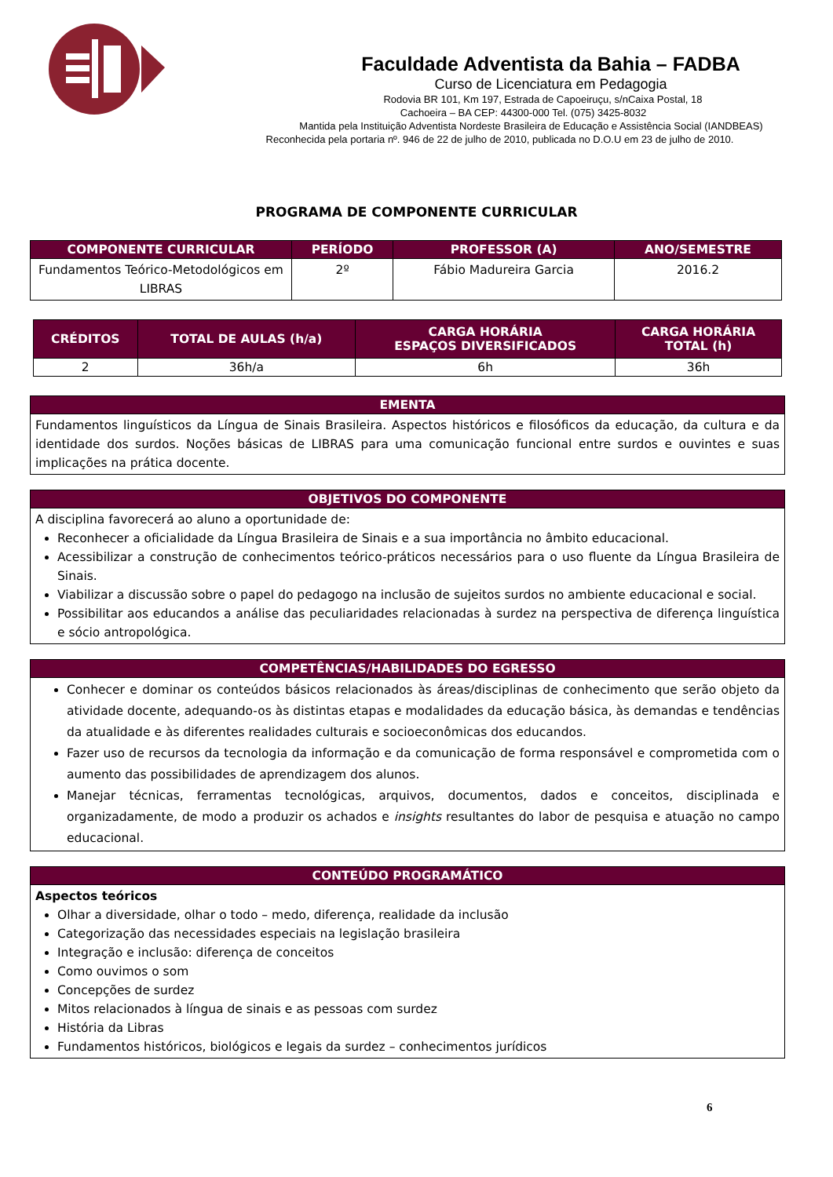Faculdade Adventista da Bahia – FADBA
Curso de Licenciatura em Pedagogia
Rodovia BR 101, Km 197, Estrada de Capoeiruçu, s/nCaixa Postal, 18
Cachoeira – BA CEP: 44300-000 Tel. (075) 3425-8032
Mantida pela Instituição Adventista Nordeste Brasileira de Educação e Assistência Social (IANDBEAS)
Reconhecida pela portaria nº. 946 de 22 de julho de 2010, publicada no D.O.U em 23 de julho de 2010.
PROGRAMA DE COMPONENTE CURRICULAR
| COMPONENTE CURRICULAR | PERÍODO | PROFESSOR (A) | ANO/SEMESTRE |
| --- | --- | --- | --- |
| Fundamentos Teórico-Metodológicos em LIBRAS | 2º | Fábio Madureira Garcia | 2016.2 |
| CRÉDITOS | TOTAL DE AULAS (h/a) | CARGA HORÁRIA ESPAÇOS DIVERSIFICADOS | CARGA HORÁRIA TOTAL (h) |
| --- | --- | --- | --- |
| 2 | 36h/a | 6h | 36h |
| EMENTA |
| --- |
| Fundamentos linguísticos da Língua de Sinais Brasileira. Aspectos históricos e filosóficos da educação, da cultura e da identidade dos surdos. Noções básicas de LIBRAS para uma comunicação funcional entre surdos e ouvintes e suas implicações na prática docente. |
| OBJETIVOS DO COMPONENTE |
| --- |
| A disciplina favorecerá ao aluno a oportunidade de: Reconhecer a oficialidade da Língua Brasileira de Sinais e a sua importância no âmbito educacional. Acessibilizar a construção de conhecimentos teórico-práticos necessários para o uso fluente da Língua Brasileira de Sinais. Viabilizar a discussão sobre o papel do pedagogo na inclusão de sujeitos surdos no ambiente educacional e social. Possibilitar aos educandos a análise das peculiaridades relacionadas à surdez na perspectiva de diferença linguística e sócio antropológica. |
| COMPETÊNCIAS/HABILIDADES DO EGRESSO |
| --- |
| Conhecer e dominar os conteúdos básicos relacionados às áreas/disciplinas de conhecimento que serão objeto da atividade docente, adequando-os às distintas etapas e modalidades da educação básica, às demandas e tendências da atualidade e às diferentes realidades culturais e socioeconômicas dos educandos. Fazer uso de recursos da tecnologia da informação e da comunicação de forma responsável e comprometida com o aumento das possibilidades de aprendizagem dos alunos. Manejar técnicas, ferramentas tecnológicas, arquivos, documentos, dados e conceitos, disciplinada e organizadamente, de modo a produzir os achados e insights resultantes do labor de pesquisa e atuação no campo educacional. |
| CONTEÚDO PROGRAMÁTICO |
| --- |
| Aspectos teóricos Olhar a diversidade, olhar o todo – medo, diferença, realidade da inclusão Categorização das necessidades especiais na legislação brasileira Integração e inclusão: diferença de conceitos Como ouvimos o som Concepções de surdez Mitos relacionados à língua de sinais e as pessoas com surdez História da Libras Fundamentos históricos, biológicos e legais da surdez – conhecimentos jurídicos |
6